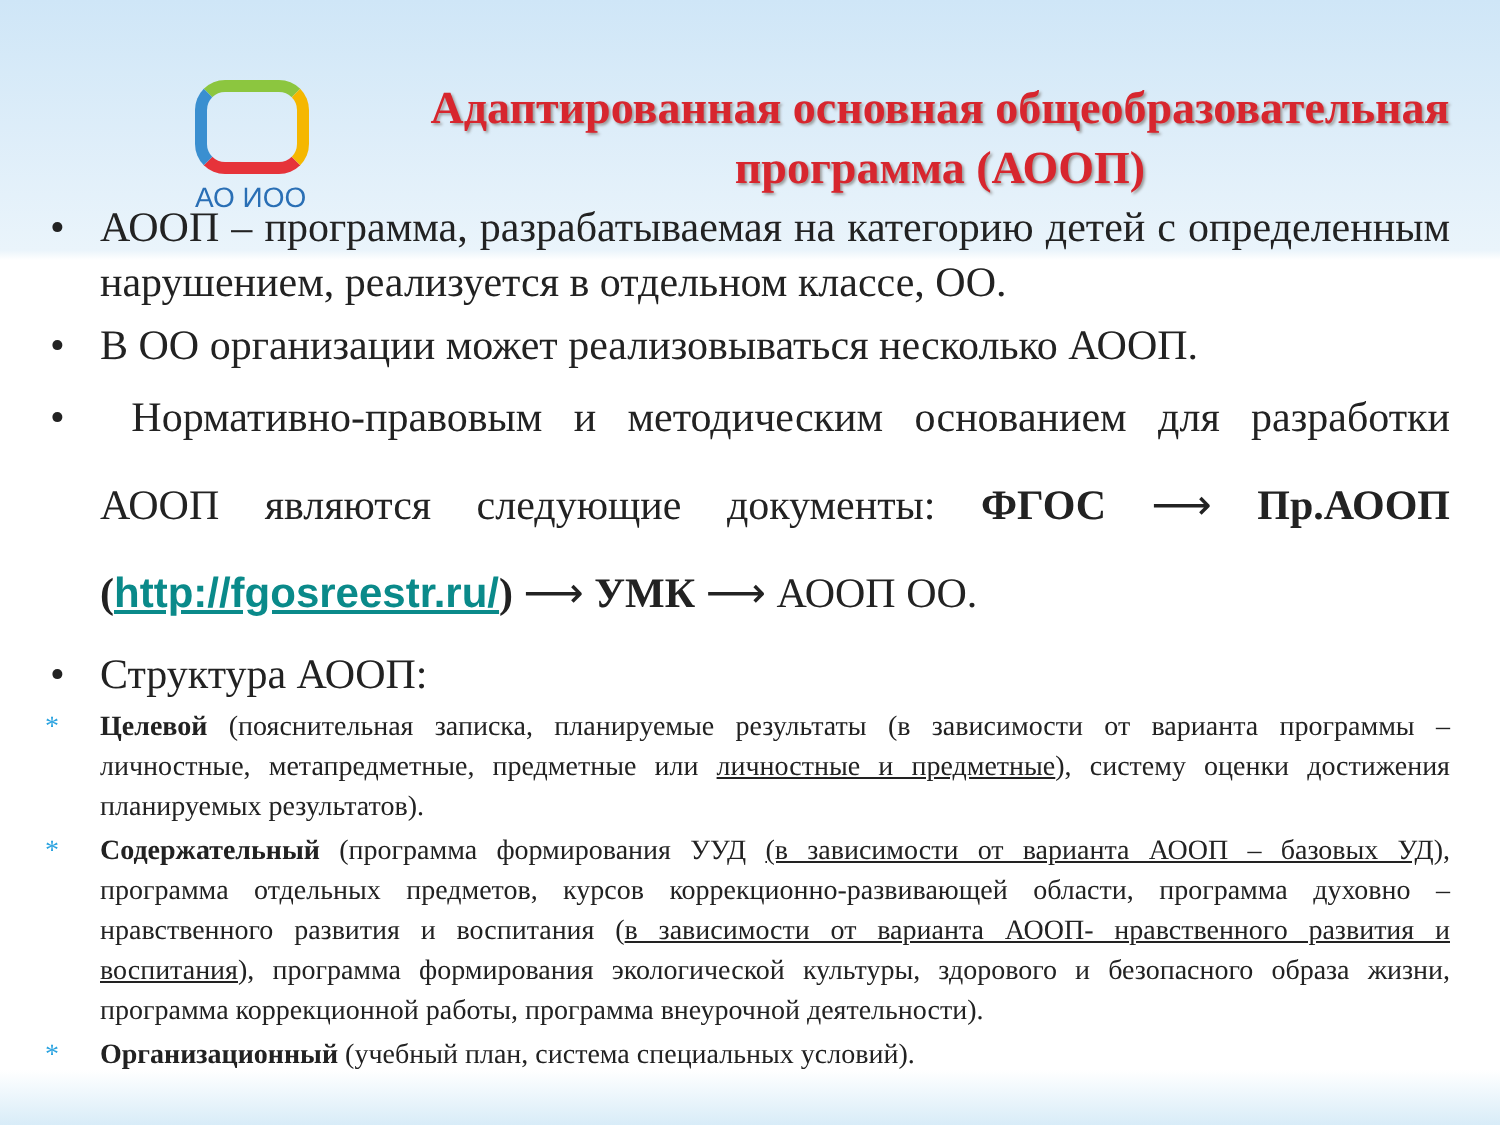АО ИОО
Адаптированная основная общеобразовательная программа (АООП)
• АООП – программа, разрабатываемая на категорию детей с определенным нарушением, реализуется в отдельном классе, ОО.
• В ОО организации может реализовываться несколько АООП.
• Нормативно-правовым и методическим основанием для разработки АООП являются следующие документы: ФГОС ⟶ Пр.АООП (http://fgosreestr.ru/) ⟶ УМК ⟶ АООП ОО.
• Структура АООП:
* Целевой (пояснительная записка, планируемые результаты (в зависимости от варианта программы – личностные, метапредметные, предметные или личностные и предметные), систему оценки достижения планируемых результатов).
* Содержательный (программа формирования УУД (в зависимости от варианта АООП – базовых УД), программа отдельных предметов, курсов коррекционно-развивающей области, программа духовно – нравственного развития и воспитания (в зависимости от варианта АООП- нравственного развития и воспитания), программа формирования экологической культуры, здорового и безопасного образа жизни, программа коррекционной работы, программа внеурочной деятельности).
* Организационный (учебный план, система специальных условий).